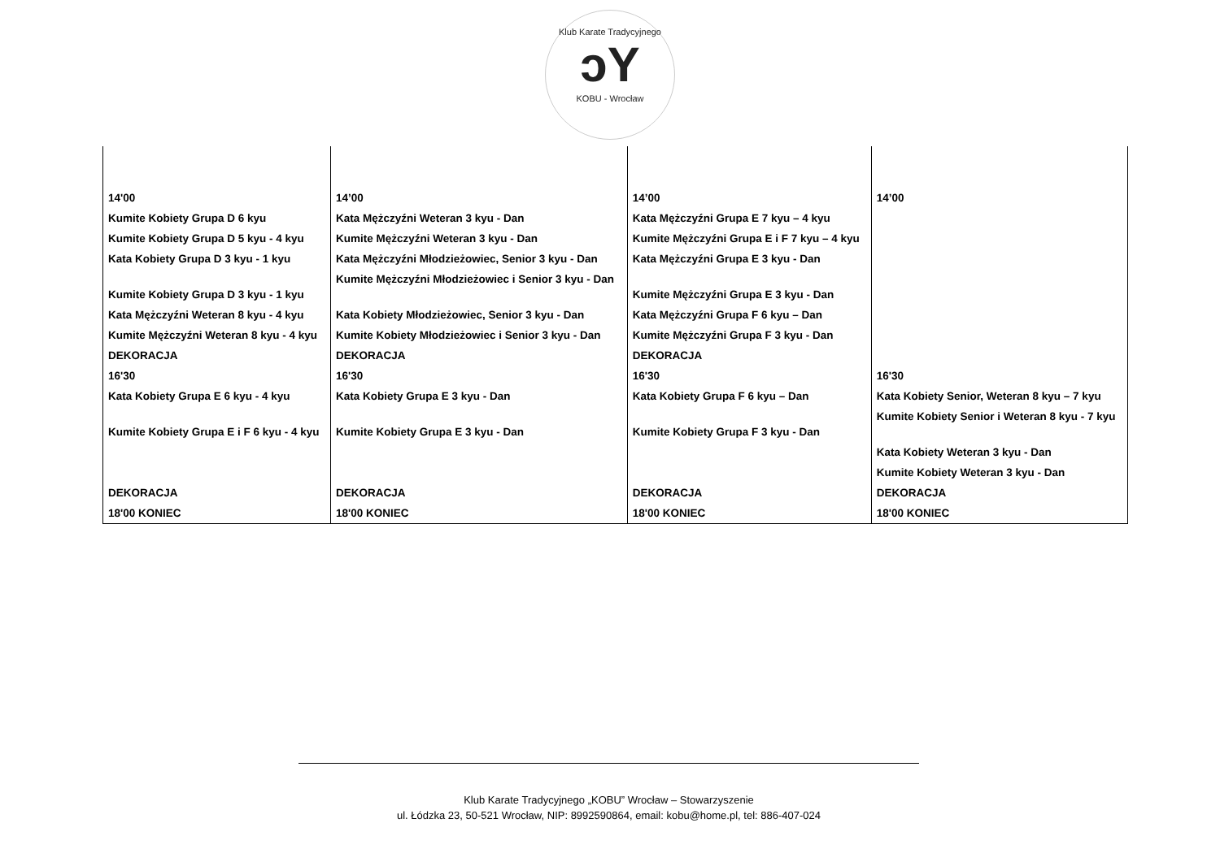Klub Karate Tradycyjnego
ↄY
KOBU - Wrocław
| 14'00 | 14’00 | 14’00 | 14’00 |
| Kumite Kobiety Grupa D 6 kyu | Kata Mężczyźni Weteran 3 kyu - Dan | Kata Mężczyźni Grupa E 7 kyu – 4 kyu | |
| Kumite Kobiety Grupa D 5 kyu - 4 kyu | Kumite Mężczyźni Weteran 3 kyu - Dan | Kumite Mężczyźni Grupa E i F 7 kyu – 4 kyu | |
| Kata Kobiety Grupa D 3 kyu - 1 kyu | Kata Mężczyźni Młodzieżowiec, Senior 3 kyu - Dan | Kata Mężczyźni Grupa E 3 kyu - Dan | |
| Kumite Kobiety Grupa D 3 kyu - 1 kyu | Kumite Mężczyźni Młodzieżowiec i Senior 3 kyu - Dan | Kumite Mężczyźni Grupa E 3 kyu - Dan | |
| Kata Mężczyźni Weteran 8 kyu - 4 kyu | Kata Kobiety Młodzieżowiec, Senior 3 kyu - Dan | Kata Mężczyźni Grupa F 6 kyu – Dan | |
| Kumite Mężczyźni Weteran 8 kyu - 4 kyu | Kumite Kobiety Młodzieżowiec i Senior 3 kyu - Dan | Kumite Mężczyźni Grupa F 3 kyu - Dan | |
| DEKORACJA | DEKORACJA | DEKORACJA | |
| 16'30 | 16'30 | 16'30 | 16'30 |
| Kata Kobiety Grupa E 6 kyu - 4 kyu | Kata Kobiety Grupa E 3 kyu - Dan | Kata Kobiety Grupa F 6 kyu – Dan | Kata Kobiety Senior, Weteran 8 kyu – 7 kyu |
| Kumite Kobiety Grupa E i F 6 kyu - 4 kyu | Kumite Kobiety Grupa E 3 kyu - Dan | Kumite Kobiety Grupa F 3 kyu - Dan | Kumite Kobiety Senior i Weteran 8 kyu - 7 kyu |
| | | | Kata Kobiety Weteran 3 kyu - Dan |
| | | | Kumite Kobiety Weteran 3 kyu - Dan |
| DEKORACJA | DEKORACJA | DEKORACJA | DEKORACJA |
| 18'00 KONIEC | 18'00 KONIEC | 18'00 KONIEC | 18'00 KONIEC |
Klub Karate Tradycyjnego „KOBU” Wrocław – Stowarzyszenie
ul. Łódzka 23, 50-521 Wrocław, NIP: 8992590864, email: kobu@home.pl, tel: 886-407-024